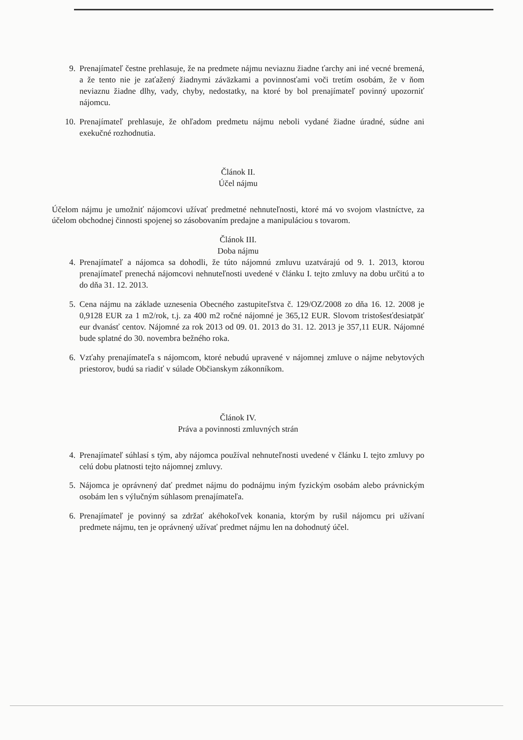9. Prenajímateľ čestne prehlasuje, že na predmete nájmu neviaznu žiadne ťarchy ani iné vecné bremená, a že tento nie je zaťažený žiadnymi záväzkami a povinnosťami voči tretím osobám, že v ňom neviaznu žiadne dlhy, vady, chyby, nedostatky, na ktoré by bol prenajímateľ povinný upozorniť nájomcu.
10. Prenajímateľ prehlasuje, že ohľadom predmetu nájmu neboli vydané žiadne úradné, súdne ani exekučné rozhodnutia.
Článok II.
Účel nájmu
Účelom nájmu je umožniť nájomcovi užívať predmetné nehnuteľnosti, ktoré má vo svojom vlastníctve, za účelom obchodnej činnosti spojenej so zásobovaním predajne a manipuláciou s tovarom.
Článok III.
Doba nájmu
4. Prenajímateľ a nájomca sa dohodli, že túto nájomnú zmluvu uzatvárajú od 9. 1. 2013, ktorou prenajímateľ prenechá nájomcovi nehnuteľnosti uvedené v článku I. tejto zmluvy na dobu určitú a to do dňa 31. 12. 2013.
5. Cena nájmu na základe uznesenia Obecného zastupiteľstva č. 129/OZ/2008 zo dňa 16. 12. 2008 je 0,9128 EUR za 1 m2/rok, t.j. za 400 m2 ročné nájomné je 365,12 EUR. Slovom tristošesťdesiatpäť eur dvanásť centov. Nájomné za rok 2013 od 09. 01. 2013 do 31. 12. 2013 je 357,11 EUR. Nájomné bude splatné do 30. novembra bežného roka.
6. Vzťahy prenajímateľa s nájomcom, ktoré nebudú upravené v nájomnej zmluve o nájme nebytových priestorov, budú sa riadiť v súlade Občianskym zákonníkom.
Článok IV.
Práva a povinnosti zmluvných strán
4. Prenajímateľ súhlasí s tým, aby nájomca používal nehnuteľnosti uvedené v článku I. tejto zmluvy po celú dobu platnosti tejto nájomnej zmluvy.
5. Nájomca je oprávnený dať predmet nájmu do podnájmu iným fyzickým osobám alebo právnickým osobám len s výlučným súhlasom prenajímateľa.
6. Prenajímateľ je povinný sa zdržať akéhokoľvek konania, ktorým by rušil nájomcu pri užívaní predmete nájmu, ten je oprávnený užívať predmet nájmu len na dohodnutý účel.